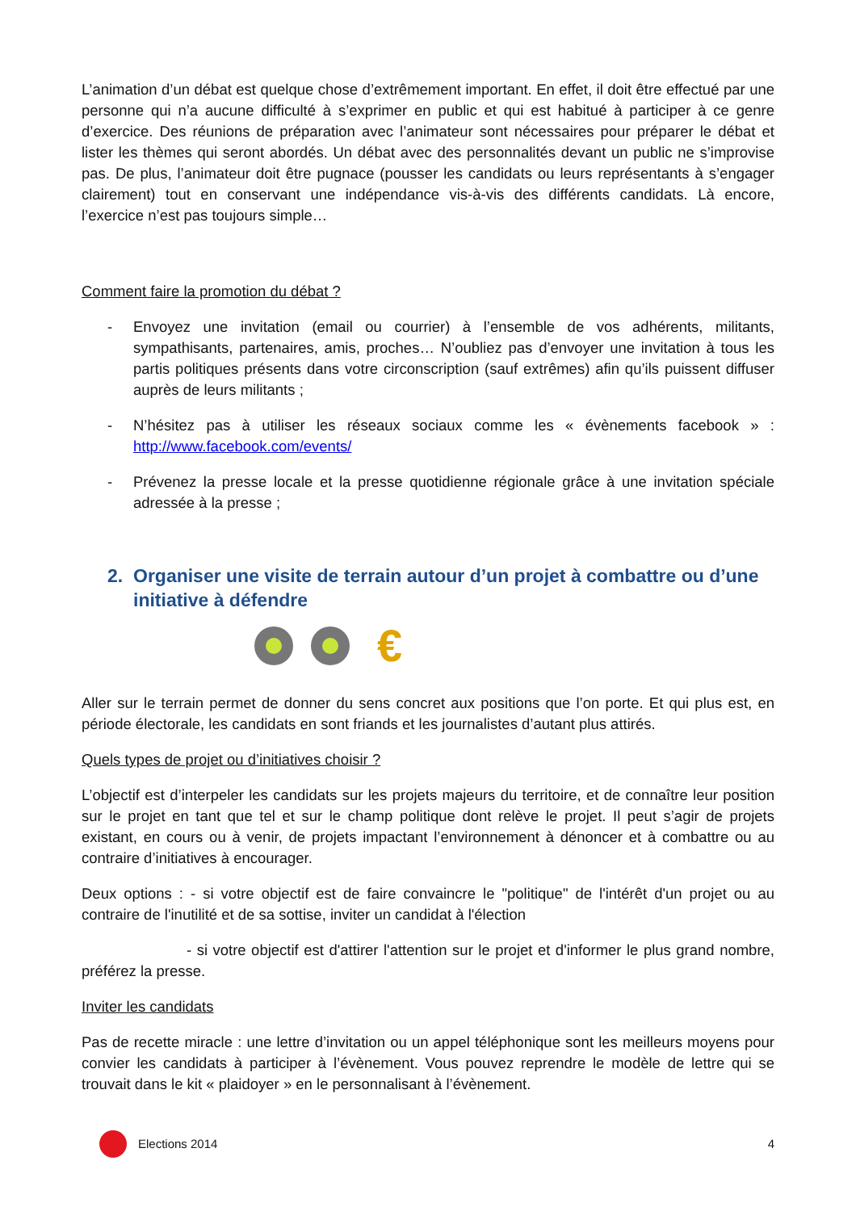L’animation d’un débat est quelque chose d’extrêmement important. En effet, il doit être effectué par une personne qui n’a aucune difficulté à s’exprimer en public et qui est habitué à participer à ce genre d’exercice. Des réunions de préparation avec l’animateur sont nécessaires pour préparer le débat et lister les thèmes qui seront abordés. Un débat avec des personnalités devant un public ne s’improvise pas. De plus, l’animateur doit être pugnace (pousser les candidats ou leurs représentants à s’engager clairement) tout en conservant une indépendance vis-à-vis des différents candidats. Là encore, l’exercice n’est pas toujours simple…
Comment faire la promotion du débat ?
- Envoyez une invitation (email ou courrier) à l’ensemble de vos adhérents, militants, sympathisants, partenaires, amis, proches… N’oubliez pas d’envoyer une invitation à tous les partis politiques présents dans votre circonscription (sauf extrêmes) afin qu’ils puissent diffuser auprès de leurs militants ;
- N’hésitez pas à utiliser les réseaux sociaux comme les « évènements facebook » : http://www.facebook.com/events/
- Prévenez la presse locale et la presse quotidienne régionale grâce à une invitation spéciale adressée à la presse ;
2. Organiser une visite de terrain autour d’un projet à combattre ou d’une initiative à défendre
€
Aller sur le terrain permet de donner du sens concret aux positions que l’on porte. Et qui plus est, en période électorale, les candidats en sont friands et les journalistes d’autant plus attirés.
Quels types de projet ou d’initiatives choisir ?
L’objectif est d’interpeler les candidats sur les projets majeurs du territoire, et de connaître leur position sur le projet en tant que tel et sur le champ politique dont relève le projet. Il peut s’agir de projets existant, en cours ou à venir, de projets impactant l’environnement à dénoncer et à combattre ou au contraire d’initiatives à encourager.
Deux options : - si votre objectif est de faire convaincre le "politique" de l'intérêt d'un projet ou au contraire de l'inutilité et de sa sottise, inviter un candidat à l'élection
- si votre objectif est d'attirer l'attention sur le projet et d'informer le plus grand nombre, préférez la presse.
Inviter les candidats
Pas de recette miracle : une lettre d’invitation ou un appel téléphonique sont les meilleurs moyens pour convier les candidats à participer à l’évènement. Vous pouvez reprendre le modèle de lettre qui se trouvait dans le kit « plaidoyer » en le personnalisant à l’évènement.
Elections 2014 4